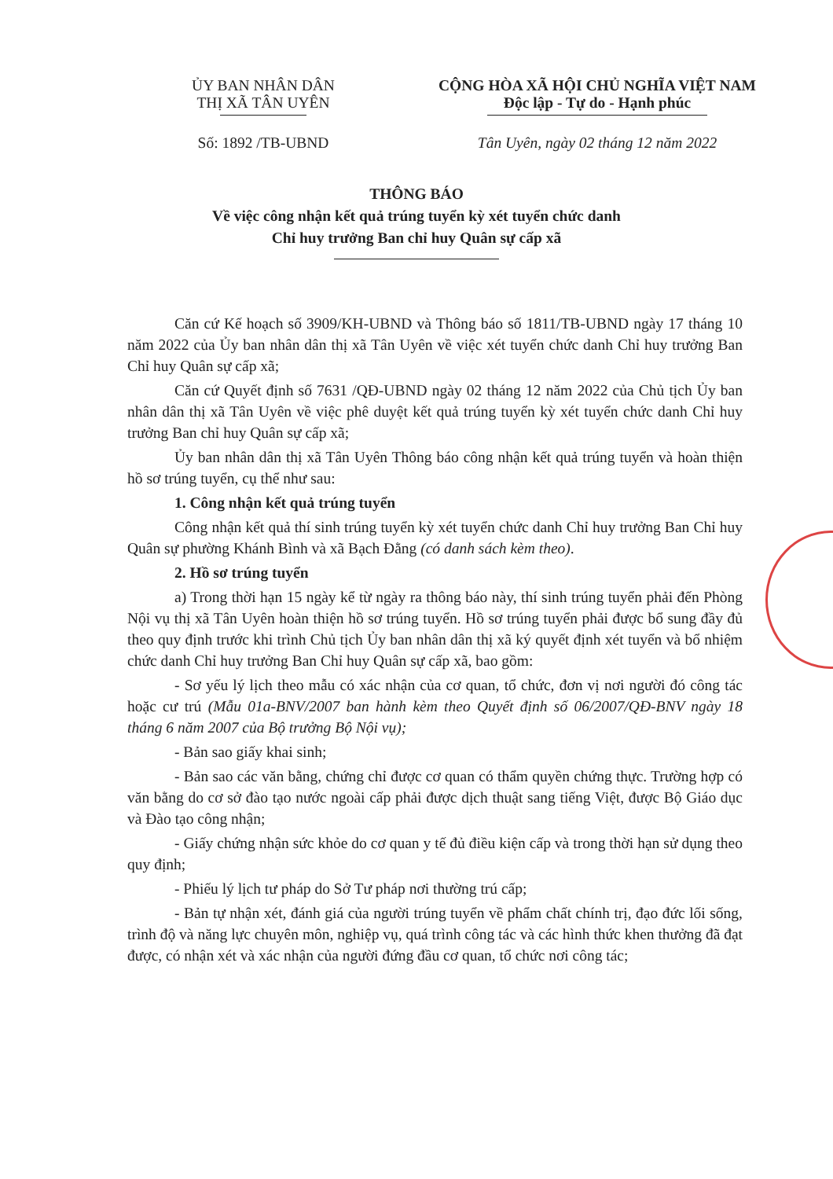ỦY BAN NHÂN DÂN
THỊ XÃ TÂN UYÊN
CỘNG HÒA XÃ HỘI CHỦ NGHĨA VIỆT NAM
Độc lập - Tự do - Hạnh phúc
Số: 1892 /TB-UBND Tân Uyên, ngày 02 tháng 12 năm 2022
THÔNG BÁO
Về việc công nhận kết quả trúng tuyển kỳ xét tuyển chức danh
Chỉ huy trưởng Ban chỉ huy Quân sự cấp xã
Căn cứ Kế hoạch số 3909/KH-UBND và Thông báo số 1811/TB-UBND ngày 17 tháng 10 năm 2022 của Ủy ban nhân dân thị xã Tân Uyên về việc xét tuyển chức danh Chỉ huy trưởng Ban Chỉ huy Quân sự cấp xã;
Căn cứ Quyết định số 7631 /QĐ-UBND ngày 02 tháng 12 năm 2022 của Chủ tịch Ủy ban nhân dân thị xã Tân Uyên về việc phê duyệt kết quả trúng tuyển kỳ xét tuyển chức danh Chỉ huy trưởng Ban chỉ huy Quân sự cấp xã;
Ủy ban nhân dân thị xã Tân Uyên Thông báo công nhận kết quả trúng tuyển và hoàn thiện hồ sơ trúng tuyển, cụ thể như sau:
1. Công nhận kết quả trúng tuyển
Công nhận kết quả thí sinh trúng tuyển kỳ xét tuyển chức danh Chỉ huy trưởng Ban Chỉ huy Quân sự phường Khánh Bình và xã Bạch Đằng (có danh sách kèm theo).
2. Hồ sơ trúng tuyển
a) Trong thời hạn 15 ngày kể từ ngày ra thông báo này, thí sinh trúng tuyển phải đến Phòng Nội vụ thị xã Tân Uyên hoàn thiện hồ sơ trúng tuyển. Hồ sơ trúng tuyển phải được bổ sung đầy đủ theo quy định trước khi trình Chủ tịch Ủy ban nhân dân thị xã ký quyết định xét tuyển và bổ nhiệm chức danh Chỉ huy trưởng Ban Chỉ huy Quân sự cấp xã, bao gồm:
- Sơ yếu lý lịch theo mẫu có xác nhận của cơ quan, tổ chức, đơn vị nơi người đó công tác hoặc cư trú (Mẫu 01a-BNV/2007 ban hành kèm theo Quyết định số 06/2007/QĐ-BNV ngày 18 tháng 6 năm 2007 của Bộ trưởng Bộ Nội vụ);
- Bản sao giấy khai sinh;
- Bản sao các văn bằng, chứng chỉ được cơ quan có thẩm quyền chứng thực. Trường hợp có văn bằng do cơ sở đào tạo nước ngoài cấp phải được dịch thuật sang tiếng Việt, được Bộ Giáo dục và Đào tạo công nhận;
- Giấy chứng nhận sức khỏe do cơ quan y tế đủ điều kiện cấp và trong thời hạn sử dụng theo quy định;
- Phiếu lý lịch tư pháp do Sở Tư pháp nơi thường trú cấp;
- Bản tự nhận xét, đánh giá của người trúng tuyển về phẩm chất chính trị, đạo đức lối sống, trình độ và năng lực chuyên môn, nghiệp vụ, quá trình công tác và các hình thức khen thưởng đã đạt được, có nhận xét và xác nhận của người đứng đầu cơ quan, tổ chức nơi công tác;